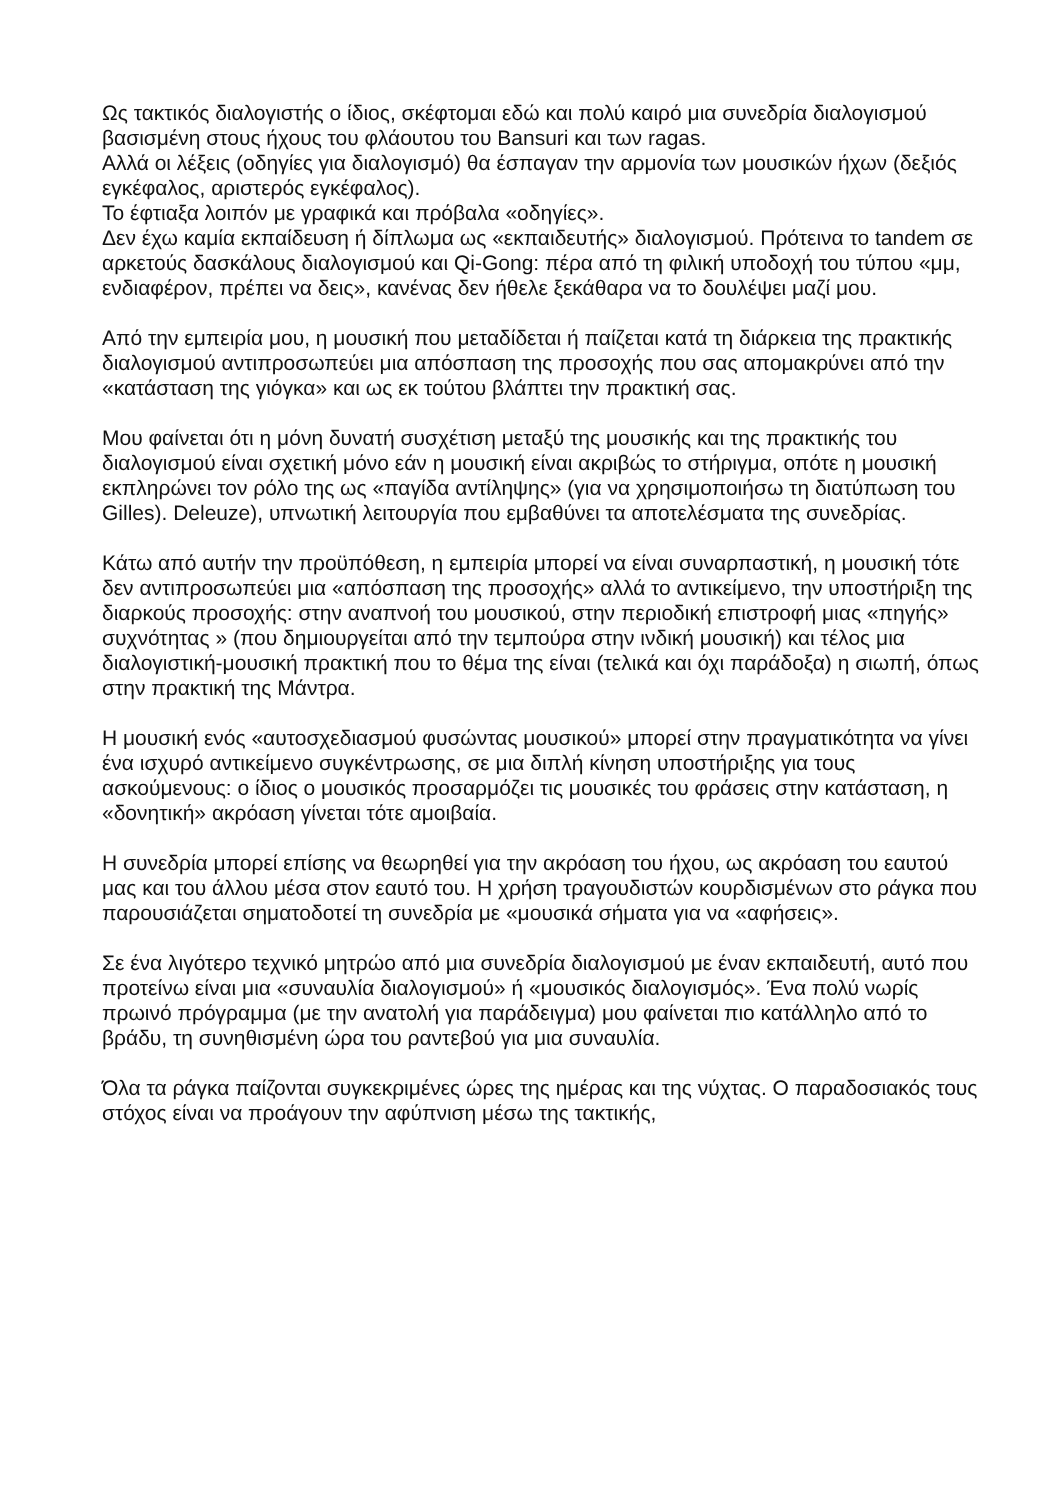Ως τακτικός διαλογιστής ο ίδιος, σκέφτομαι εδώ και πολύ καιρό μια συνεδρία διαλογισμού βασισμένη στους ήχους του φλάουτου του Bansuri και των ragas.
Αλλά οι λέξεις (οδηγίες για διαλογισμό) θα έσπαγαν την αρμονία των μουσικών ήχων (δεξιός εγκέφαλος, αριστερός εγκέφαλος).
Το έφτιαξα λοιπόν με γραφικά και πρόβαλα «οδηγίες».
Δεν έχω καμία εκπαίδευση ή δίπλωμα ως «εκπαιδευτής» διαλογισμού. Πρότεινα το tandem σε αρκετούς δασκάλους διαλογισμού και Qi-Gong: πέρα από τη φιλική υποδοχή του τύπου «μμ, ενδιαφέρον, πρέπει να δεις», κανένας δεν ήθελε ξεκάθαρα να το δουλέψει μαζί μου.
Από την εμπειρία μου, η μουσική που μεταδίδεται ή παίζεται κατά τη διάρκεια της πρακτικής διαλογισμού αντιπροσωπεύει μια απόσπαση της προσοχής που σας απομακρύνει από την «κατάσταση της γιόγκα» και ως εκ τούτου βλάπτει την πρακτική σας.
Μου φαίνεται ότι η μόνη δυνατή συσχέτιση μεταξύ της μουσικής και της πρακτικής του διαλογισμού είναι σχετική μόνο εάν η μουσική είναι ακριβώς το στήριγμα, οπότε η μουσική εκπληρώνει τον ρόλο της ως «παγίδα αντίληψης» (για να χρησιμοποιήσω τη διατύπωση του Gilles). Deleuze), υπνωτική λειτουργία που εμβαθύνει τα αποτελέσματα της συνεδρίας.
Κάτω από αυτήν την προϋπόθεση, η εμπειρία μπορεί να είναι συναρπαστική, η μουσική τότε δεν αντιπροσωπεύει μια «απόσπαση της προσοχής» αλλά το αντικείμενο, την υποστήριξη της διαρκούς προσοχής: στην αναπνοή του μουσικού, στην περιοδική επιστροφή μιας «πηγής» συχνότητας » (που δημιουργείται από την τεμπούρα στην ινδική μουσική) και τέλος μια διαλογιστική-μουσική πρακτική που το θέμα της είναι (τελικά και όχι παράδοξα) η σιωπή, όπως στην πρακτική της Μάντρα.
Η μουσική ενός «αυτοσχεδιασμού φυσώντας μουσικού» μπορεί στην πραγματικότητα να γίνει ένα ισχυρό αντικείμενο συγκέντρωσης, σε μια διπλή κίνηση υποστήριξης για τους ασκούμενους: ο ίδιος ο μουσικός προσαρμόζει τις μουσικές του φράσεις στην κατάσταση, η «δονητική» ακρόαση γίνεται τότε αμοιβαία.
Η συνεδρία μπορεί επίσης να θεωρηθεί για την ακρόαση του ήχου, ως ακρόαση του εαυτού μας και του άλλου μέσα στον εαυτό του. Η χρήση τραγουδιστών κουρδισμένων στο ράγκα που παρουσιάζεται σηματοδοτεί τη συνεδρία με «μουσικά σήματα για να «αφήσεις».
Σε ένα λιγότερο τεχνικό μητρώο από μια συνεδρία διαλογισμού με έναν εκπαιδευτή, αυτό που προτείνω είναι μια «συναυλία διαλογισμού» ή «μουσικός διαλογισμός». Ένα πολύ νωρίς πρωινό πρόγραμμα (με την ανατολή για παράδειγμα) μου φαίνεται πιο κατάλληλο από το βράδυ, τη συνηθισμένη ώρα του ραντεβού για μια συναυλία.
Όλα τα ράγκα παίζονται συγκεκριμένες ώρες της ημέρας και της νύχτας. Ο παραδοσιακός τους στόχος είναι να προάγουν την αφύπνιση μέσω της τακτικής,